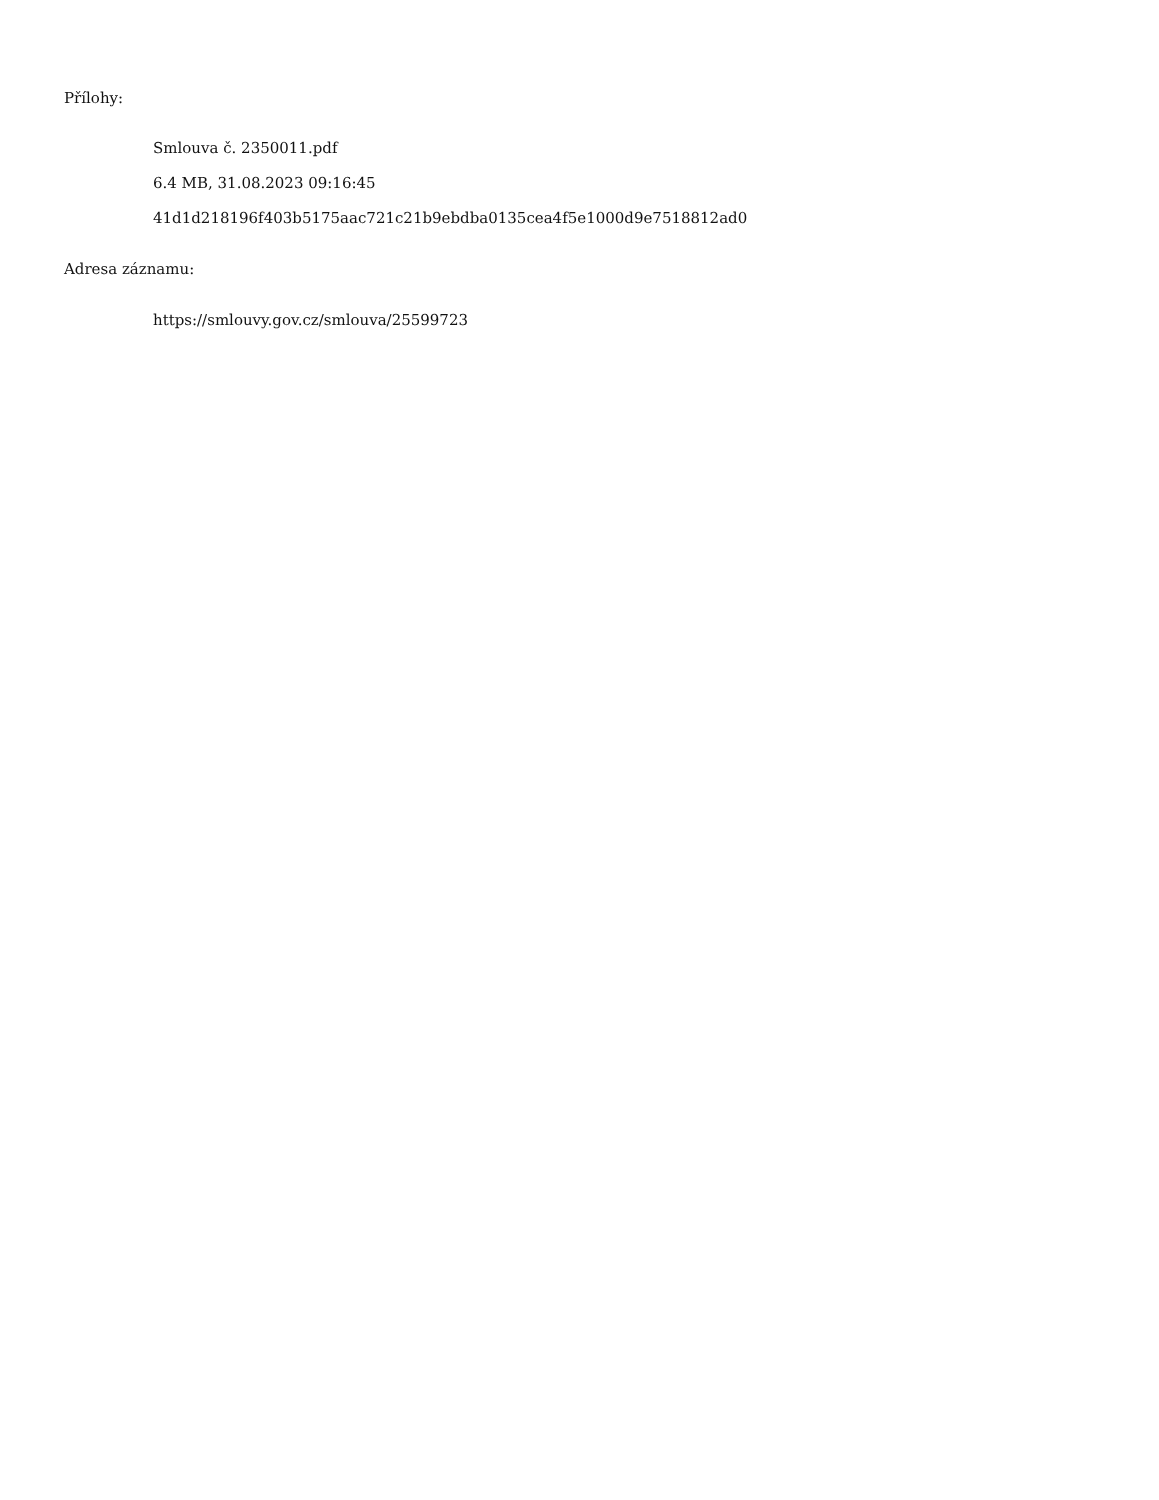Přílohy:
Smlouva č. 2350011.pdf
6.4 MB, 31.08.2023 09:16:45
41d1d218196f403b5175aac721c21b9ebdba0135cea4f5e1000d9e7518812ad0
Adresa záznamu:
https://smlouvy.gov.cz/smlouva/25599723